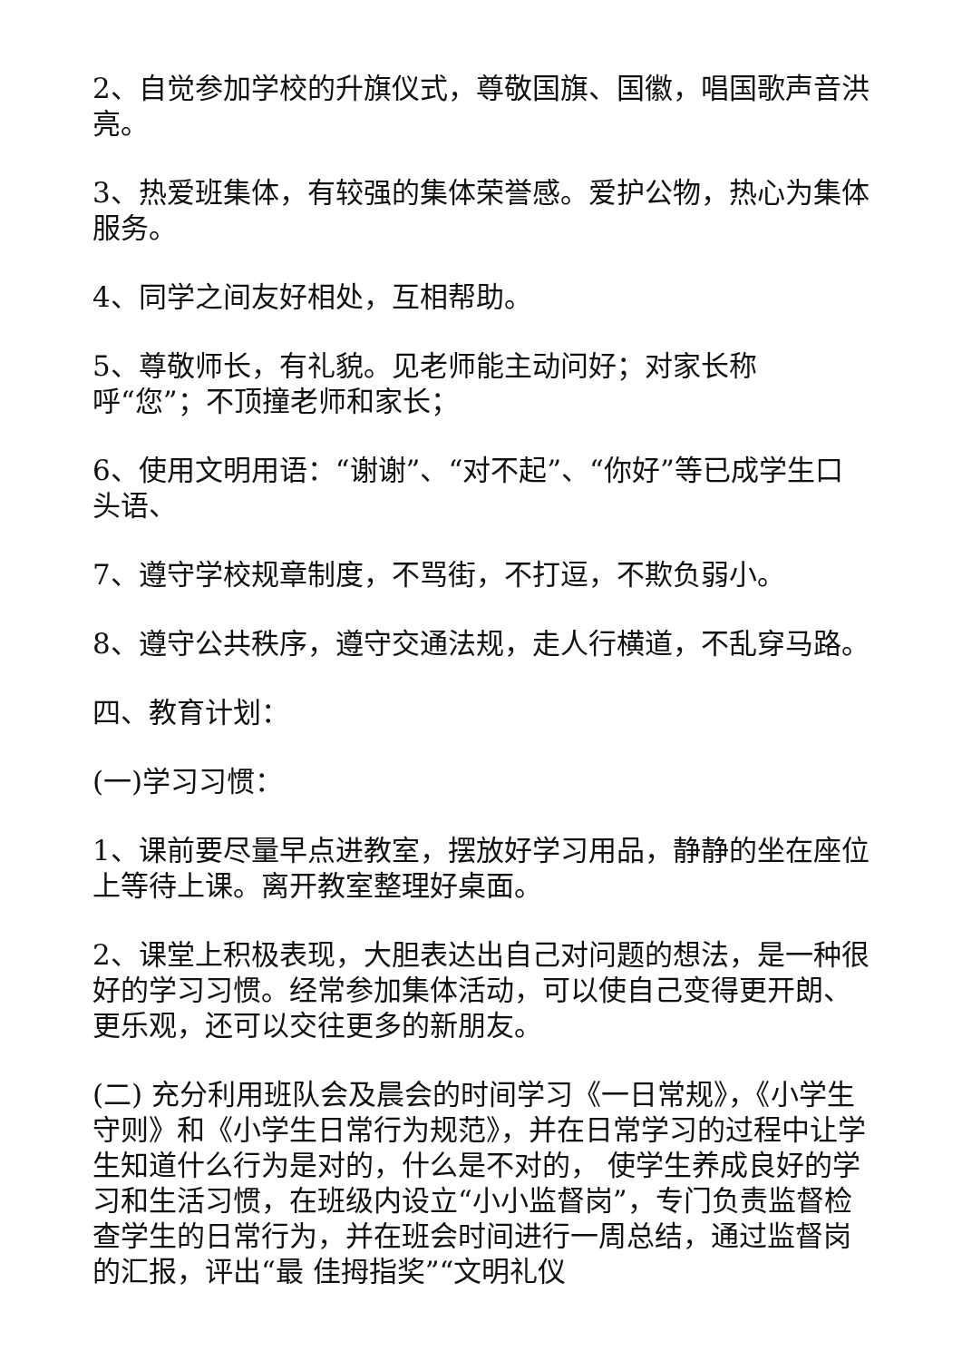2、自觉参加学校的升旗仪式，尊敬国旗、国徽，唱国歌声音洪亮。
3、热爱班集体，有较强的集体荣誉感。爱护公物，热心为集体服务。
4、同学之间友好相处，互相帮助。
5、尊敬师长，有礼貌。见老师能主动问好；对家长称
呼“您”；不顶撞老师和家长；
6、使用文明用语：“谢谢”、“对不起”、“你好”等已成学生口头语、
7、遵守学校规章制度，不骂街，不打逗，不欺负弱小。
8、遵守公共秩序，遵守交通法规，走人行横道，不乱穿马路。
四、教育计划：
(一)学习习惯：
1、课前要尽量早点进教室，摆放好学习用品，静静的坐在座位上等待上课。离开教室整理好桌面。
2、课堂上积极表现，大胆表达出自己对问题的想法，是一种很好的学习习惯。经常参加集体活动，可以使自己变得更开朗、更乐观，还可以交往更多的新朋友。
(二) 充分利用班队会及晨会的时间学习《一日常规》，《小学生守则》和《小学生日常行为规范》，并在日常学习的过程中让学生知道什么行为是对的，什么是不对的， 使学生养成良好的学习和生活习惯，在班级内设立“小小监督岗”，专门负责监督检查学生的日常行为，并在班会时间进行一周总结，通过监督岗的汇报，评出“最 佳拇指奖”“文明礼仪